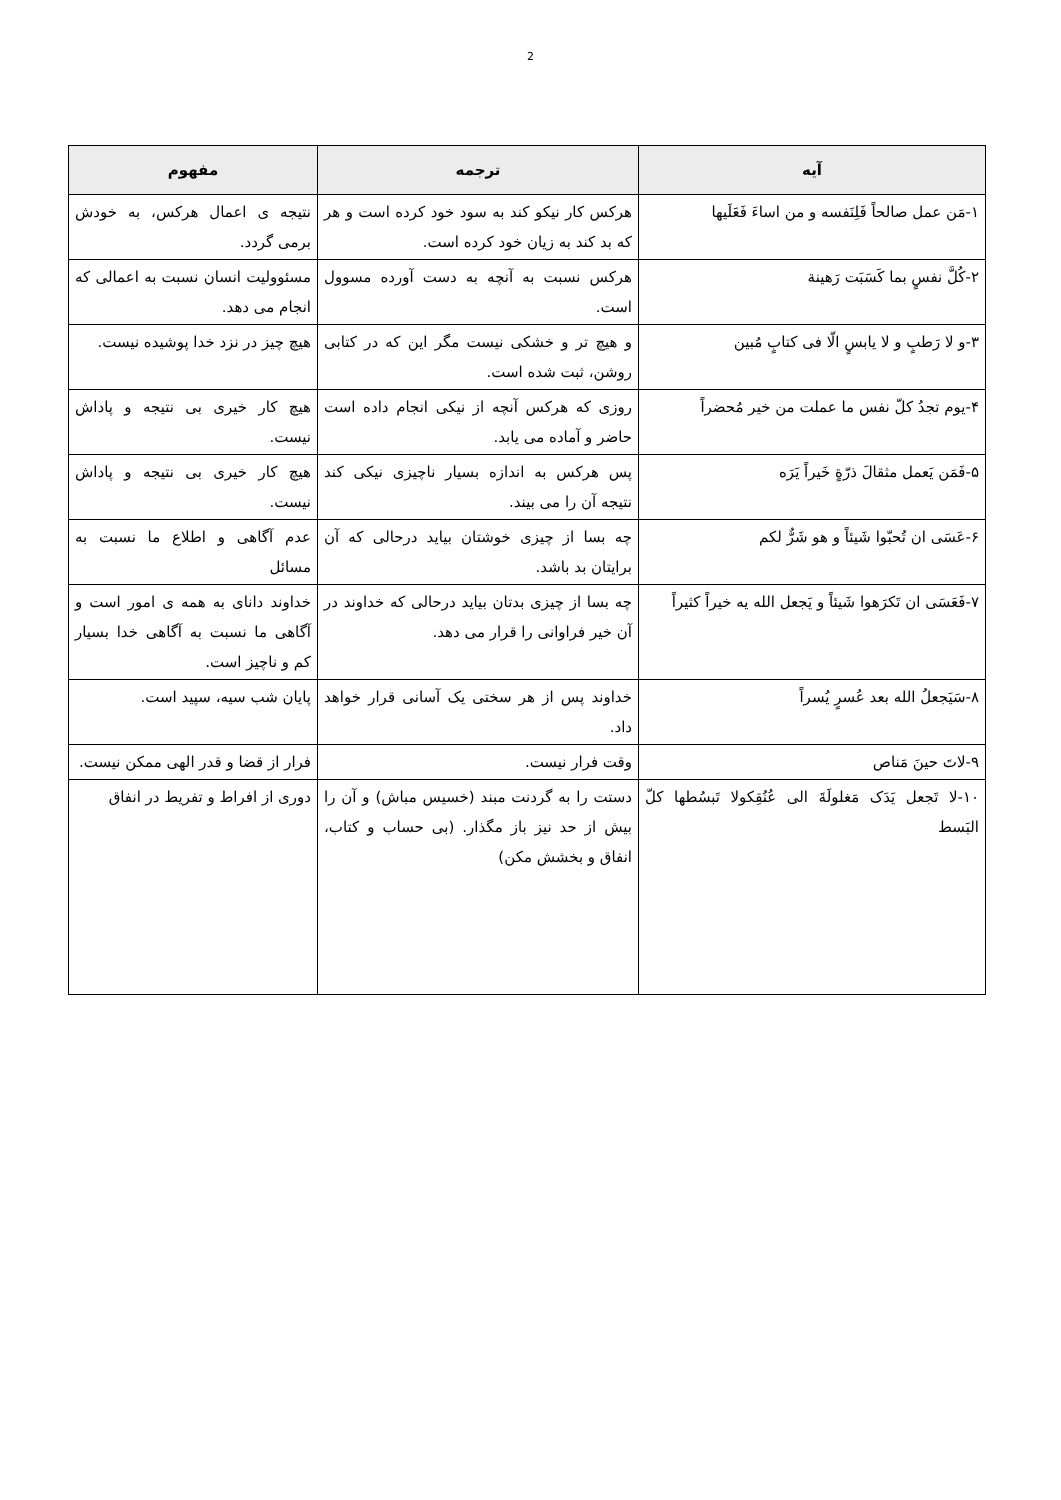2
| آیه | ترجمه | مفهوم |
| --- | --- | --- |
| ۱-مَن عمل صالحاً فَلِنَفسه و من اساءَ فَعَلَیها | هرکس کار نیکو کند به سود خود کرده است و هر که بد کند به زیان خود کرده است. | نتیجه ی اعمال هرکس، به خودش برمی گردد. |
| ۲-کُلَّ نفسٍ بما کَسَبَت رَهینة | هرکس نسبت به آنچه به دست آورده مسوول است. | مسئوولیت انسان نسبت به اعمالی که انجام می دهد. |
| ۳-و لا رَطبٍ و لا یابسٍ الّا فی کتابٍ مُبین | و هیچ تر و خشکی نیست مگر این که در کتابی روشن، ثبت شده است. | هیچ چیز در نزد خدا پوشیده نیست. |
| ۴-یوم تجدُ کلّ نفس ما عملت من خیر مُحضراً | روزی که هرکس آنچه از نیکی انجام داده است حاضر و آماده می یابد. | هیچ کار خیری بی نتیجه و پاداش نیست. |
| ۵-فَمَن یَعمل مثقالَ ذرّةٍ خَیراً یَرَه | پس هرکس به اندازه بسیار ناچیزی نیکی کند نتیجه آن را می بیند. | هیچ کار خیری بی نتیجه و پاداش نیست. |
| ۶-عَسَی ان تُحبّوا شَیئاً و هو شَرٌّ لکم | چه بسا از چیزی خوشتان بیاید درحالی که آن برایتان بد باشد. | عدم آگاهی و اطلاع ما نسبت به مسائل |
| ۷-فَعَسَی ان تَکرَهوا شَیئاً و یَجعل الله یه خیراً کثیراً | چه بسا از چیزی بدتان بیاید درحالی که خداوند در آن خیر فراوانی را قرار می دهد. | خداوند دانای به همه ی امور است و آگاهی ما نسبت به آگاهی خدا بسیار کم و ناچیز است. |
| ۸-سَیَجعلُ الله بعد عُسرٍ یُسراً | خداوند پس از هر سختی یک آسانی قرار خواهد داد. | پایان شب سیه، سپید است. |
| ۹-لاتَ حینَ مَناص | وقت فرار نیست. | فرار از قضا و قدر الهی ممکن نیست. |
| ۱۰-لا تَجعل یَدَک مَغلولَةَ الی عُنُقِکولا تَبسُطها کلّ البَسط | دستت را به گردنت مبند (خسیس مباش) و آن را بیش از حد نیز باز مگذار. (بی حساب و کتاب، انفاق و بخشش مکن) | دوری از افراط و تفریط در انفاق |